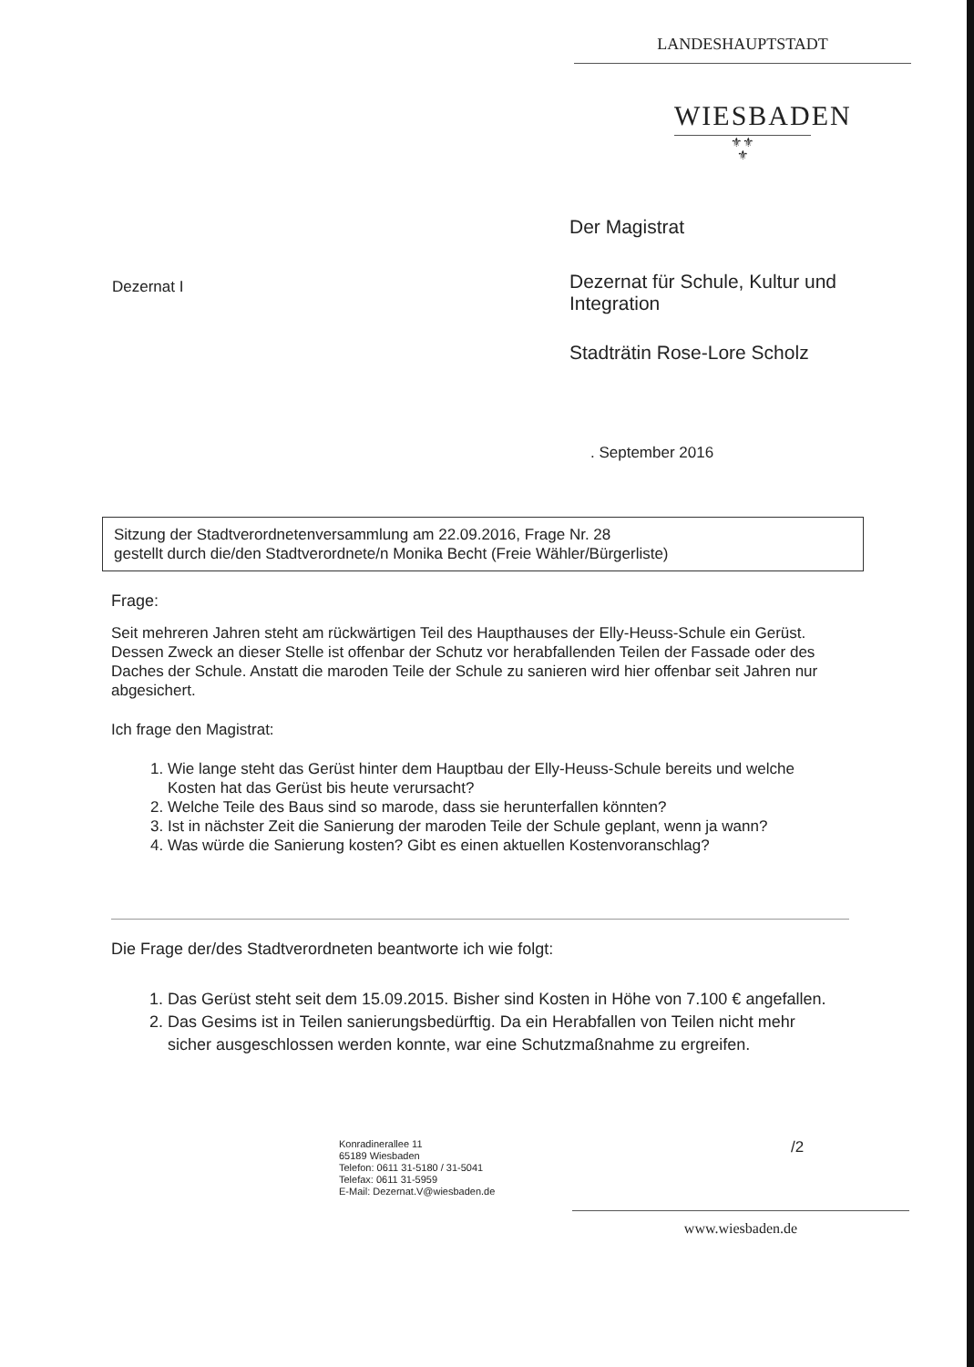LANDESHAUPTSTADT
WIESBADEN
⚜⚜
⚜
Der Magistrat
Dezernat I
Dezernat für Schule, Kultur und Integration
Stadträtin Rose-Lore Scholz
. September 2016
Sitzung der Stadtverordnetenversammlung am 22.09.2016, Frage Nr. 28
gestellt durch die/den Stadtverordnete/n Monika Becht (Freie Wähler/Bürgerliste)
Frage:
Seit mehreren Jahren steht am rückwärtigen Teil des Haupthauses der Elly-Heuss-Schule ein Gerüst.
Dessen Zweck an dieser Stelle ist offenbar der Schutz vor herabfallenden Teilen der Fassade oder des Daches der Schule. Anstatt die maroden Teile der Schule zu sanieren wird hier offenbar seit Jahren nur abgesichert.
Ich frage den Magistrat:
1. Wie lange steht das Gerüst hinter dem Hauptbau der Elly-Heuss-Schule bereits und welche Kosten hat das Gerüst bis heute verursacht?
2. Welche Teile des Baus sind so marode, dass sie herunterfallen könnten?
3. Ist in nächster Zeit die Sanierung der maroden Teile der Schule geplant, wenn ja wann?
4. Was würde die Sanierung kosten? Gibt es einen aktuellen Kostenvoranschlag?
Die Frage der/des Stadtverordneten beantworte ich wie folgt:
1. Das Gerüst steht seit dem 15.09.2015. Bisher sind Kosten in Höhe von 7.100 € angefallen.
2. Das Gesims ist in Teilen sanierungsbedürftig. Da ein Herabfallen von Teilen nicht mehr sicher ausgeschlossen werden konnte, war eine Schutzmaßnahme zu ergreifen.
Konradinerallee 11
65189 Wiesbaden
Telefon: 0611 31-5180 / 31-5041
Telefax: 0611 31-5959
E-Mail: Dezernat.V@wiesbaden.de
/2
www.wiesbaden.de